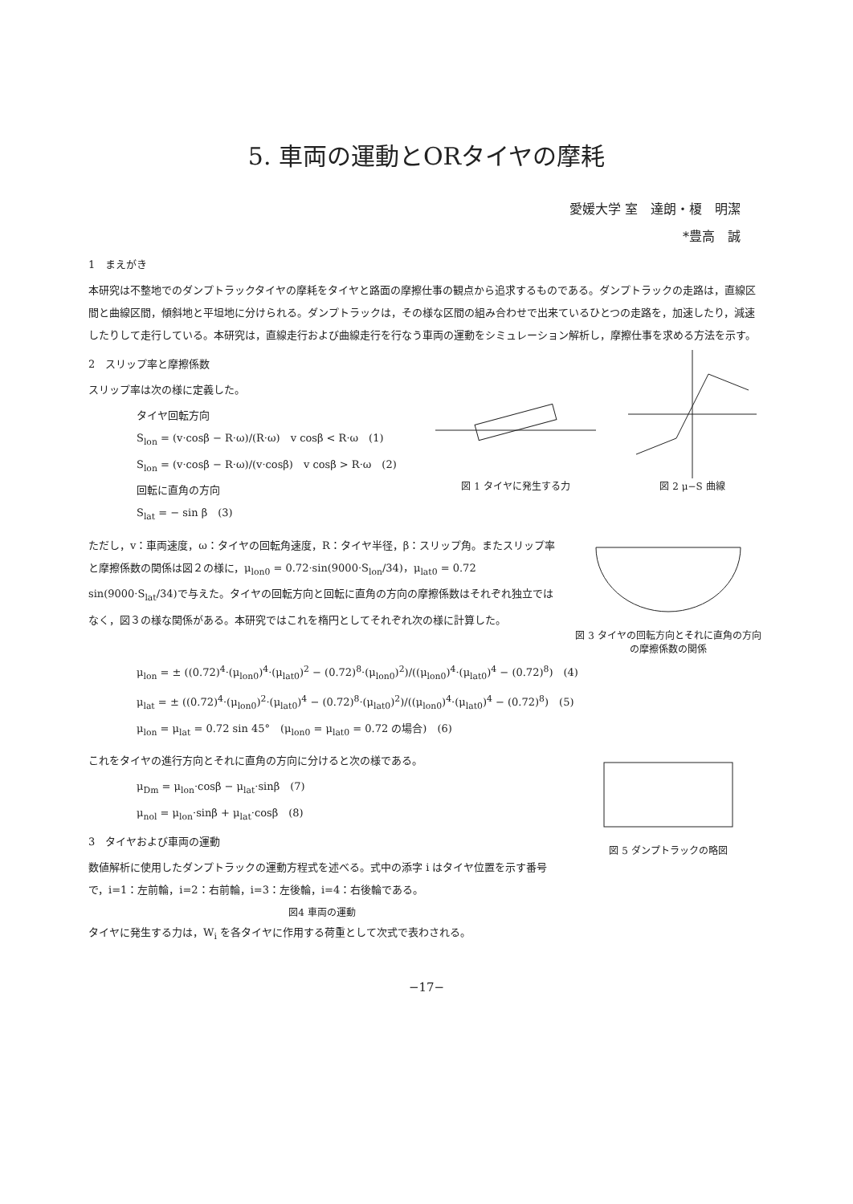5. 車両の運動とORタイヤの摩耗
愛媛大学 室　達朗・榎　明潔
*豊高　誠
1　まえがき
本研究は不整地でのダンプトラックタイヤの摩耗をタイヤと路面の摩擦仕事の観点から追求するものである。ダンプトラックの走路は，直線区間と曲線区間，傾斜地と平坦地に分けられる。ダンプトラックは，その様な区間の組み合わせで出来ているひとつの走路を，加速したり，減速したりして走行している。本研究は，直線走行および曲線走行を行なう車両の運動をシミュレーション解析し，摩擦仕事を求める方法を示す。
2　スリップ率と摩擦係数
スリップ率は次の様に定義した。
タイヤ回転方向
S<sub>lon</sub> = (v·cosβ − R·ω)/(R·ω)　v cosβ < R·ω　(1)
S<sub>lon</sub> = (v·cosβ − R·ω)/(v·cosβ)　v cosβ > R·ω　(2)
回転に直角の方向
S<sub>lat</sub> = − sin β　(3)
図 1 タイヤに発生する力 図 2 μ−S 曲線
ただし，v：車両速度，ω：タイヤの回転角速度，R：タイヤ半径，β：スリップ角。またスリップ率と摩擦係数の関係は図２の様に，μ<sub>lon0</sub> = 0.72·sin(9000·S<sub>lon</sub>/34)，μ<sub>lat0</sub> = 0.72 sin(9000·S<sub>lat</sub>/34)で与えた。タイヤの回転方向と回転に直角の方向の摩擦係数はそれぞれ独立ではなく，図３の様な関係がある。本研究ではこれを楕円としてそれぞれ次の様に計算した。
図 3 タイヤの回転方向とそれに直角の方向の摩擦係数の関係
μ<sub>lon</sub> = ± ((0.72)<sup>4</sup>·(μ<sub>lon0</sub>)<sup>4</sup>·(μ<sub>lat0</sub>)<sup>2</sup> − (0.72)<sup>8</sup>·(μ<sub>lon0</sub>)<sup>2</sup>)/((μ<sub>lon0</sub>)<sup>4</sup>·(μ<sub>lat0</sub>)<sup>4</sup> − (0.72)<sup>8</sup>)　(4)
μ<sub>lat</sub> = ± ((0.72)<sup>4</sup>·(μ<sub>lon0</sub>)<sup>2</sup>·(μ<sub>lat0</sub>)<sup>4</sup> − (0.72)<sup>8</sup>·(μ<sub>lat0</sub>)<sup>2</sup>)/((μ<sub>lon0</sub>)<sup>4</sup>·(μ<sub>lat0</sub>)<sup>4</sup> − (0.72)<sup>8</sup>)　(5)
μ<sub>lon</sub> = μ<sub>lat</sub> = 0.72 sin 45°　(μ<sub>lon0</sub> = μ<sub>lat0</sub> = 0.72 の場合)　(6)
これをタイヤの進行方向とそれに直角の方向に分けると次の様である。
μ<sub>Dm</sub> = μ<sub>lon</sub>·cosβ − μ<sub>lat</sub>·sinβ　(7)
μ<sub>nol</sub> = μ<sub>lon</sub>·sinβ + μ<sub>lat</sub>·cosβ　(8)
3　タイヤおよび車両の運動
数値解析に使用したダンプトラックの運動方程式を述べる。式中の添字 i はタイヤ位置を示す番号で，i=1：左前輪，i=2：右前輪，i=3：左後輪，i=4：右後輪である。
図4 車両の運動
図 5 ダンプトラックの略図
タイヤに発生する力は，W<sub>i</sub> を各タイヤに作用する荷重として次式で表わされる。
−17−